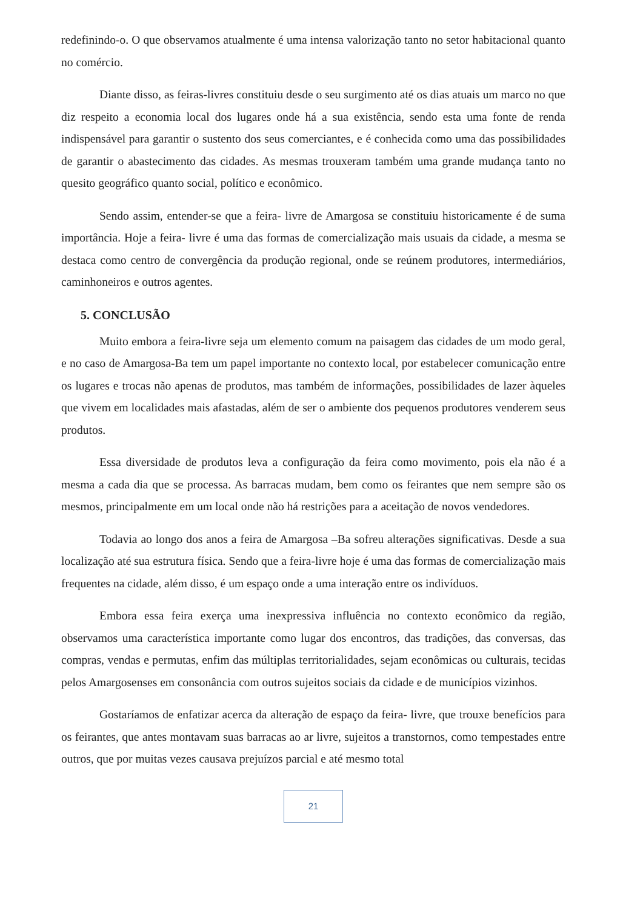redefinindo-o. O que observamos atualmente é uma intensa valorização tanto no setor habitacional quanto no comércio.
Diante disso, as feiras-livres constituiu desde o seu surgimento até os dias atuais um marco no que diz respeito a economia local dos lugares onde há a sua existência, sendo esta uma fonte de renda indispensável para garantir o sustento dos seus comerciantes, e é conhecida como uma das possibilidades de garantir o abastecimento das cidades. As mesmas trouxeram também uma grande mudança tanto no quesito geográfico quanto social, político e econômico.
Sendo assim, entender-se que a feira- livre de Amargosa se constituiu historicamente é de suma importância. Hoje a feira- livre é uma das formas de comercialização mais usuais da cidade, a mesma se destaca como centro de convergência da produção regional, onde se reúnem produtores, intermediários, caminhoneiros e outros agentes.
5. CONCLUSÃO
Muito embora a feira-livre seja um elemento comum na paisagem das cidades de um modo geral, e no caso de Amargosa-Ba tem um papel importante no contexto local, por estabelecer comunicação entre os lugares e trocas não apenas de produtos, mas também de informações, possibilidades de lazer àqueles que vivem em localidades mais afastadas, além de ser o ambiente dos pequenos produtores venderem seus produtos.
Essa diversidade de produtos leva a configuração da feira como movimento, pois ela não é a mesma a cada dia que se processa. As barracas mudam, bem como os feirantes que nem sempre são os mesmos, principalmente em um local onde não há restrições para a aceitação de novos vendedores.
Todavia ao longo dos anos a feira de Amargosa –Ba sofreu alterações significativas. Desde a sua localização até sua estrutura física. Sendo que a feira-livre hoje é uma das formas de comercialização mais frequentes na cidade, além disso, é um espaço onde a uma interação entre os indivíduos.
Embora essa feira exerça uma inexpressiva influência no contexto econômico da região, observamos uma característica importante como lugar dos encontros, das tradições, das conversas, das compras, vendas e permutas, enfim das múltiplas territorialidades, sejam econômicas ou culturais, tecidas pelos Amargosenses em consonância com outros sujeitos sociais da cidade e de municípios vizinhos.
Gostaríamos de enfatizar acerca da alteração de espaço da feira- livre, que trouxe benefícios para os feirantes, que antes montavam suas barracas ao ar livre, sujeitos a transtornos, como tempestades entre outros, que por muitas vezes causava prejuízos parcial e até mesmo total
21